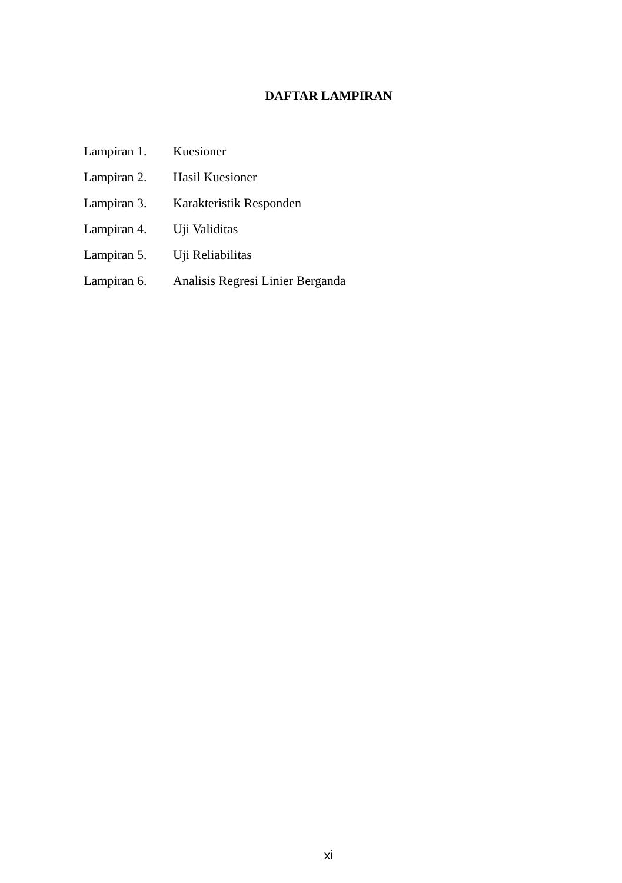DAFTAR LAMPIRAN
| Lampiran 1. | Kuesioner |
| Lampiran 2. | Hasil Kuesioner |
| Lampiran 3. | Karakteristik Responden |
| Lampiran 4. | Uji Validitas |
| Lampiran 5. | Uji Reliabilitas |
| Lampiran 6. | Analisis Regresi Linier Berganda |
xi